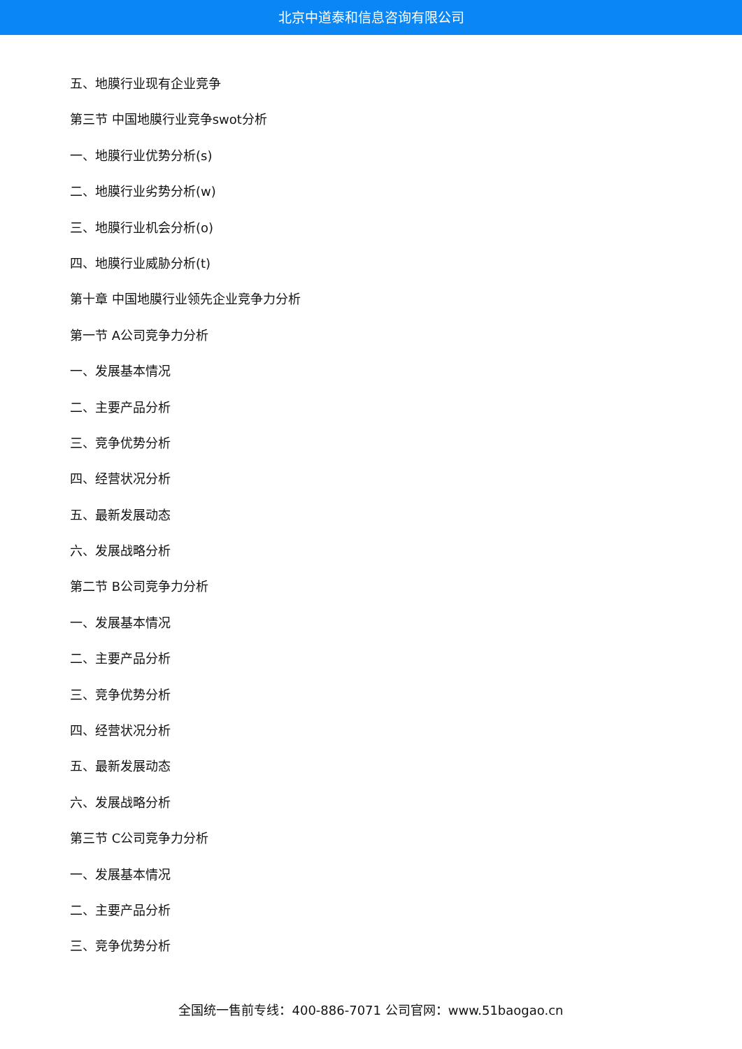北京中道泰和信息咨询有限公司
五、地膜行业现有企业竞争
第三节 中国地膜行业竞争swot分析
一、地膜行业优势分析(s)
二、地膜行业劣势分析(w)
三、地膜行业机会分析(o)
四、地膜行业威胁分析(t)
第十章 中国地膜行业领先企业竞争力分析
第一节 A公司竞争力分析
一、发展基本情况
二、主要产品分析
三、竞争优势分析
四、经营状况分析
五、最新发展动态
六、发展战略分析
第二节 B公司竞争力分析
一、发展基本情况
二、主要产品分析
三、竞争优势分析
四、经营状况分析
五、最新发展动态
六、发展战略分析
第三节 C公司竞争力分析
一、发展基本情况
二、主要产品分析
三、竞争优势分析
全国统一售前专线：400-886-7071 公司官网：www.51baogao.cn